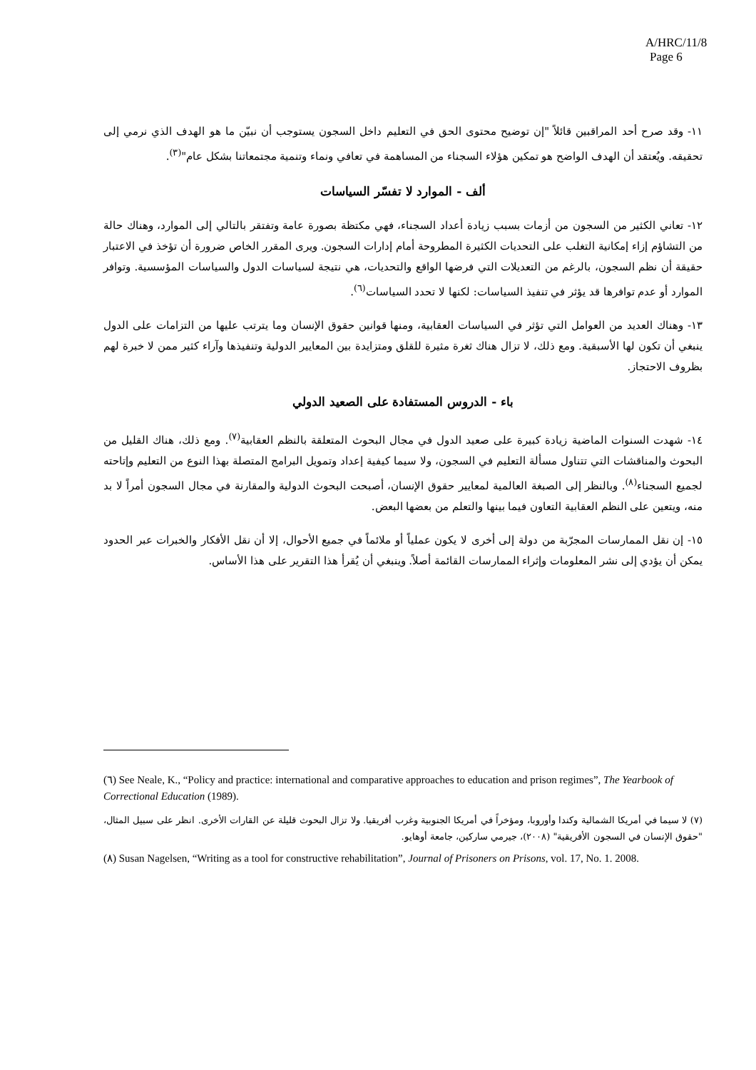A/HRC/11/8
Page 6
١١- وقد صرح أحد المراقبين قائلاً "إن توضيح محتوى الحق في التعليم داخل السجون يستوجب أن نبيّن ما هو الهدف الذي نرمي إلى تحقيقه. ويُعتقد أن الهدف الواضح هو تمكين هؤلاء السجناء من المساهمة في تعافي ونماء وتنمية مجتمعاتنا بشكل عام"<sup>(٣)</sup>.
ألف - الموارد لا تفسّر السياسات
١٢- تعاني الكثير من السجون من أزمات بسبب زيادة أعداد السجناء، فهي مكتظة بصورة عامة وتفتقر بالتالي إلى الموارد، وهناك حالة من التشاؤم إزاء إمكانية التغلب على التحديات الكثيرة المطروحة أمام إدارات السجون. ويرى المقرر الخاص ضرورة أن تؤخذ في الاعتبار حقيقة أن نظم السجون، بالرغم من التعديلات التي فرضها الواقع والتحديات، هي نتيجة لسياسات الدول والسياسات المؤسسية. وتوافر الموارد أو عدم توافرها قد يؤثر في تنفيذ السياسات: لكنها لا تحدد السياسات<sup>(٦)</sup>.
١٣- وهناك العديد من العوامل التي تؤثر في السياسات العقابية، ومنها قوانين حقوق الإنسان وما يترتب عليها من التزامات على الدول ينبغي أن تكون لها الأسبقية. ومع ذلك، لا تزال هناك ثغرة مثيرة للقلق ومتزايدة بين المعايير الدولية وتنفيذها وآراء كثير ممن لا خبرة لهم بظروف الاحتجاز.
باء - الدروس المستفادة على الصعيد الدولي
١٤- شهدت السنوات الماضية زيادة كبيرة على صعيد الدول في مجال البحوث المتعلقة بالنظم العقابية<sup>(٧)</sup>. ومع ذلك، هناك القليل من البحوث والمناقشات التي تتناول مسألة التعليم في السجون، ولا سيما كيفية إعداد وتمويل البرامج المتصلة بهذا النوع من التعليم وإتاحته لجميع السجناء<sup>(٨)</sup>. وبالنظر إلى الصبغة العالمية لمعايير حقوق الإنسان، أصبحت البحوث الدولية والمقارنة في مجال السجون أمراً لا بد منه، ويتعين على النظم العقابية التعاون فيما بينها والتعلم من بعضها البعض.
١٥- إن نقل الممارسات المجرّبة من دولة إلى أخرى لا يكون عملياً أو ملائماً في جميع الأحوال، إلا أن نقل الأفكار والخبرات عبر الحدود يمكن أن يؤدي إلى نشر المعلومات وإثراء الممارسات القائمة أصلاً. وينبغي أن يُقرأ هذا التقرير على هذا الأساس.
(٦) See Neale, K., “Policy and practice: international and comparative approaches to education and prison regimes”, The Yearbook of Correctional Education (1989).
(٧) لا سيما في أمريكا الشمالية وكندا وأوروبا، ومؤخراً في أمريكا الجنوبية وغرب أفريقيا. ولا تزال البحوث قليلة عن القارات الأخرى. انظر على سبيل المثال، "حقوق الإنسان في السجون الأفريقية" (٢٠٠٨)، جيرمي ساركين، جامعة أوهايو.
(٨) Susan Nagelsen, “Writing as a tool for constructive rehabilitation”, Journal of Prisoners on Prisons, vol. 17, No. 1. 2008.